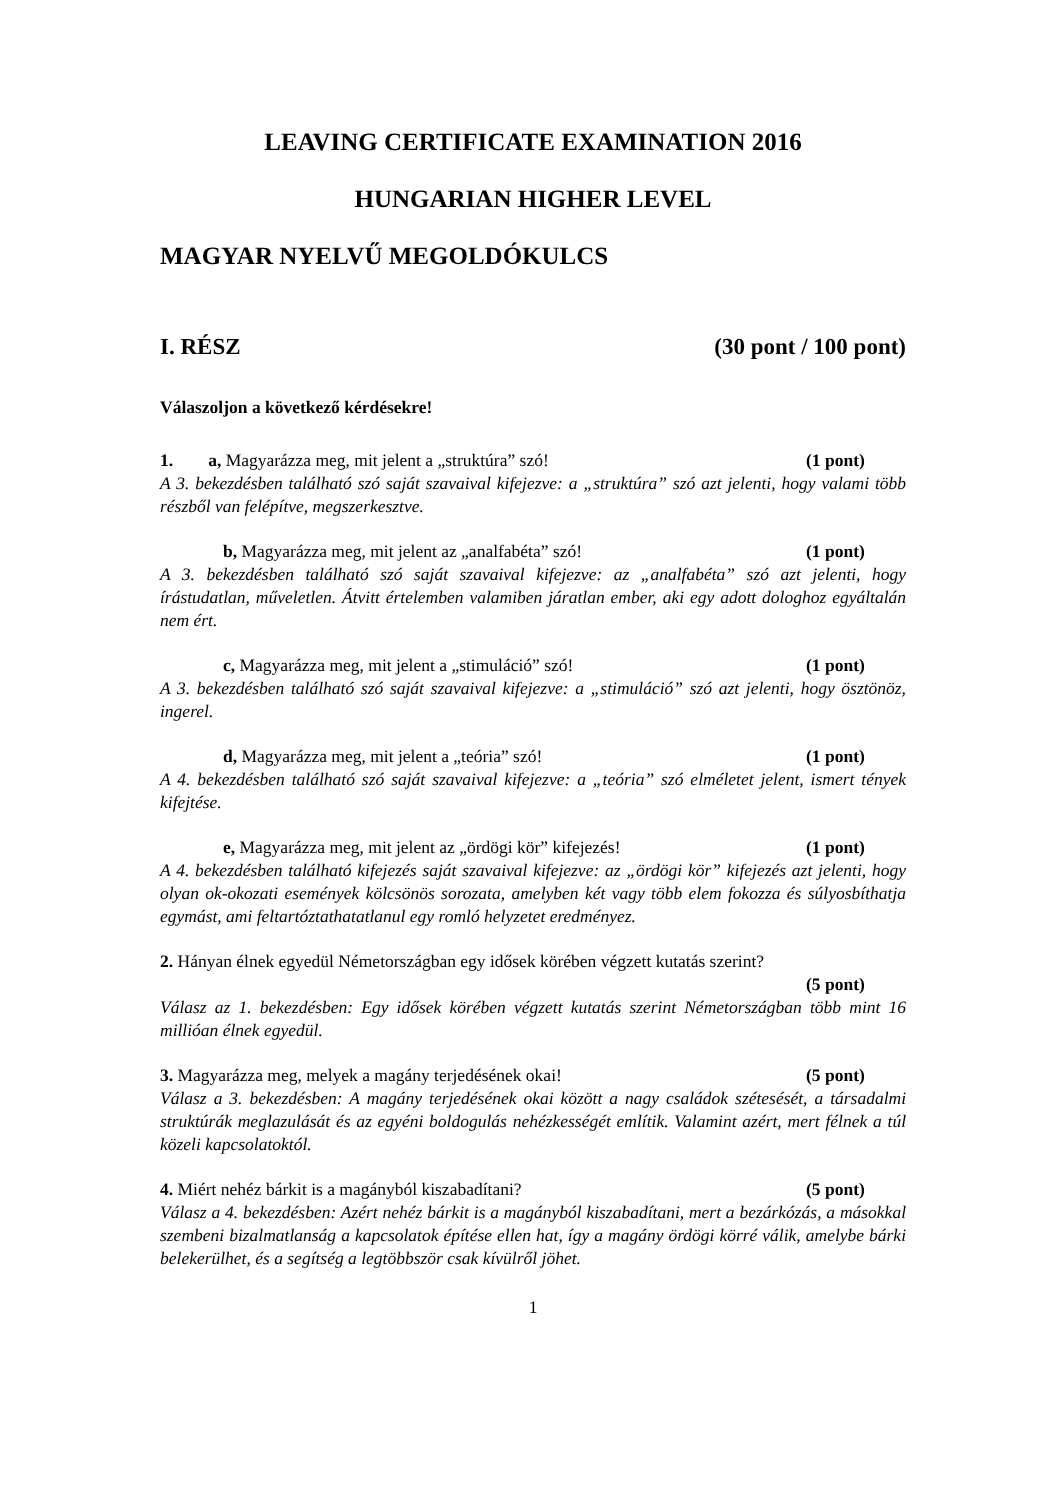LEAVING CERTIFICATE EXAMINATION 2016
HUNGARIAN HIGHER LEVEL
MAGYAR NYELVŰ MEGOLDÓKULCS
I. RÉSZ (30 pont / 100 pont)
Válaszoljon a következő kérdésekre!
1. a, Magyarázza meg, mit jelent a „struktúra” szó! (1 pont)
A 3. bekezdésben található szó saját szavaival kifejezve: a „struktúra” szó azt jelenti, hogy valami több részből van felépítve, megszerkesztve.
b, Magyarázza meg, mit jelent az „analfabéta” szó! (1 pont)
A 3. bekezdésben található szó saját szavaival kifejezve: az „analfabéta” szó azt jelenti, hogy írástudatlan, műveletlen. Átvitt értelemben valamiben járatlan ember, aki egy adott dologhoz egyáltalán nem ért.
c, Magyarázza meg, mit jelent a „stimuláció” szó! (1 pont)
A 3. bekezdésben található szó saját szavaival kifejezve: a „stimuláció” szó azt jelenti, hogy ösztönöz, ingerel.
d, Magyarázza meg, mit jelent a „teória” szó! (1 pont)
A 4. bekezdésben található szó saját szavaival kifejezve: a „teória” szó elméletet jelent, ismert tények kifejtése.
e, Magyarázza meg, mit jelent az „ördögi kör” kifejezés! (1 pont)
A 4. bekezdésben található kifejezés saját szavaival kifejezve: az „ördögi kör” kifejezés azt jelenti, hogy olyan ok-okozati események kölcsönös sorozata, amelyben két vagy több elem fokozza és súlyosbíthatja egymást, ami feltartóztathatatlanul egy romló helyzetet eredményez.
2. Hányan élnek egyedül Németországban egy idősek körében végzett kutatás szerint?
(5 pont)
Válasz az 1. bekezdésben: Egy idősek körében végzett kutatás szerint Németországban több mint 16 millióan élnek egyedül.
3. Magyarázza meg, melyek a magány terjedésének okai! (5 pont)
Válasz a 3. bekezdésben: A magány terjedésének okai között a nagy családok szétesését, a társadalmi struktúrák meglazulását és az egyéni boldogulás nehézkességét említik. Valamint azért, mert félnek a túl közeli kapcsolatoktól.
4. Miért nehéz bárkit is a magányból kiszabadítani? (5 pont)
Válasz a 4. bekezdésben: Azért nehéz bárkit is a magányból kiszabadítani, mert a bezárkózás, a másokkal szembeni bizalmatlanság a kapcsolatok építése ellen hat, így a magány ördögi körré válik, amelybe bárki belekerülhet, és a segítség a legtöbbször csak kívülről jöhet.
1